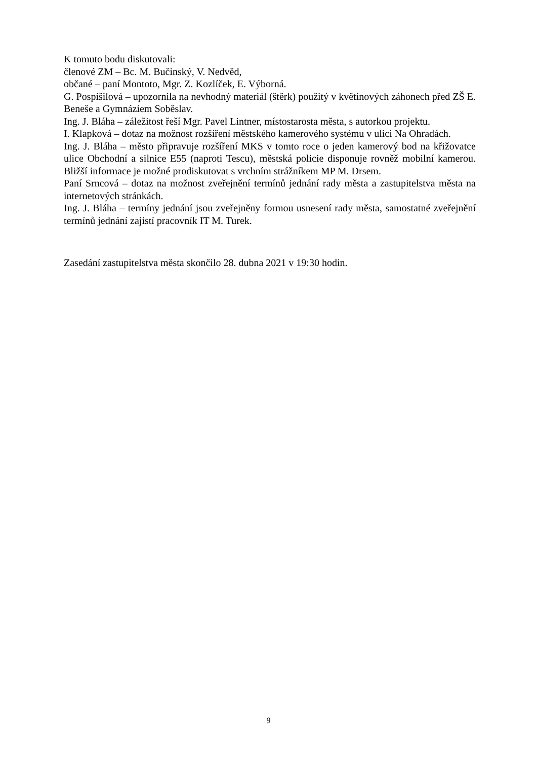K tomuto bodu diskutovali:
členové ZM – Bc. M. Bučinský, V. Nedvěd,
občané – paní Montoto, Mgr. Z. Kozlíček, E. Výborná.
G. Pospíšilová – upozornila na nevhodný materiál (štěrk) použitý v květinových záhonech před ZŠ E. Beneše a Gymnáziem Soběslav.
Ing. J. Bláha – záležitost řeší Mgr. Pavel Lintner, místostarosta města, s autorkou projektu.
I. Klapková – dotaz na možnost rozšíření městského kamerového systému v ulici Na Ohradách.
Ing. J. Bláha – město připravuje rozšíření MKS v tomto roce o jeden kamerový bod na křižovatce ulice Obchodní a silnice E55 (naproti Tescu), městská policie disponuje rovněž mobilní kamerou. Bližší informace je možné prodiskutovat s vrchním strážníkem MP M. Drsem.
Paní Srncová – dotaz na možnost zveřejnění termínů jednání rady města a zastupitelstva města na internetových stránkách.
Ing. J. Bláha – termíny jednání jsou zveřejněny formou usnesení rady města, samostatné zveřejnění termínů jednání zajistí pracovník IT M. Turek.
Zasedání zastupitelstva města skončilo 28. dubna 2021 v 19:30 hodin.
9